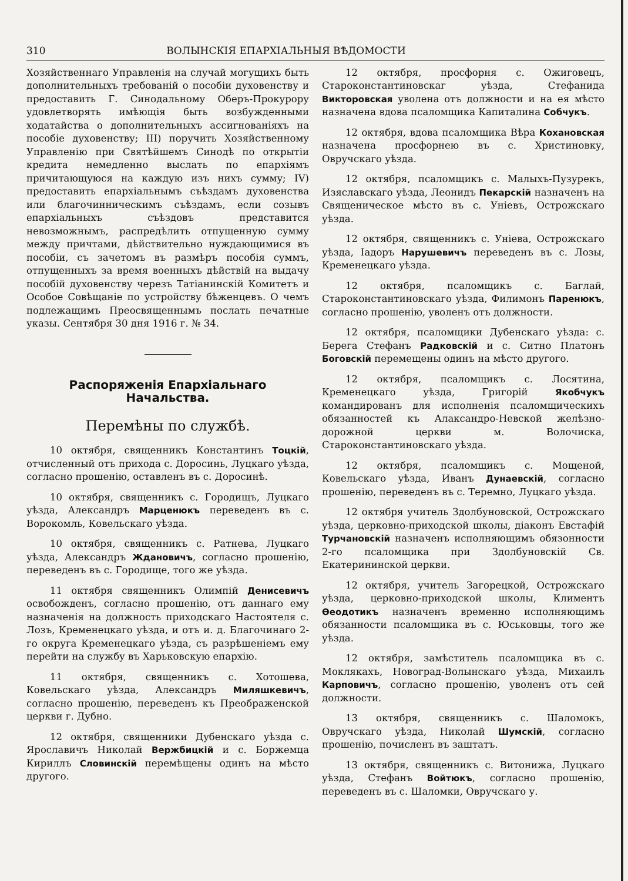310 ВОЛЫНСКІЯ ЕПАРХІАЛЬНЫЯ ВѢДОМОСТИ
Хозяйственнаго Управленія на случай могущихъ быть дополнительныхъ требованій о пособіи духовенству и предоставить Г. Синодальному Оберъ-Прокурору удовлетворять имѣющія быть возбужденными ходатайства о дополнительныхъ ассигнованіяхъ на пособіе духовенству; III) поручить Хозяйственному Управленію при Святѣйшемъ Синодѣ по открытіи кредита немедленно выслать по епархіямъ причитающуюся на каждую изъ нихъ сумму; IV) предоставить епархіальнымъ съѣздамъ духовенства или благочинническимъ съѣздамъ, если созывъ епархіальныхъ съѣздовъ представится невозможнымъ, распредѣлить отпущенную сумму между причтами, дѣйствительно нуждающимися въ пособіи, съ зачетомъ въ размѣръ пособія суммъ, отпущенныхъ за время военныхъ дѣйствій на выдачу пособій духовенству черезъ Татіанинскій Комитетъ и Особое Совѣщаніе по устройству бѣженцевъ. О чемъ подлежащимъ Преосвященнымъ послать печатные указы. Сентября 30 дня 1916 г. № 34.
Распоряженія Епархіальнаго Начальства.
Перемѣны по службѣ.
10 октября, священникъ Константинъ Тоцкій, отчисленный отъ прихода с. Доросинь, Луцкаго уѣзда, согласно прошенію, оставленъ въ с. Доросинѣ.
10 октября, священникъ с. Городищъ, Луцкаго уѣзда, Александръ Марценюкъ переведенъ въ с. Ворокомль, Ковельскаго уѣзда.
10 октября, священникъ с. Ратнева, Луцкаго уѣзда, Александръ Ждановичъ, согласно прошенію, переведенъ въ с. Городище, того же уѣзда.
11 октября священникъ Олимпій Денисевичъ освобожденъ, согласно прошенію, отъ даннаго ему назначенія на должность приходскаго Настоятеля с. Лозъ, Кременецкаго уѣзда, и отъ и. д. Благочинаго 2-го округа Кременецкаго уѣзда, съ разрѣшеніемъ ему перейти на службу въ Харьковскую епархію.
11 октября, священникъ с. Хотошева, Ковельскаго уѣзда, Александръ Миляшкевичъ, согласно прошенію, переведенъ къ Преображенской церкви г. Дубно.
12 октября, священники Дубенскаго уѣзда с. Ярославичъ Николай Вержбицкій и с. Боржемца Кириллъ Словинскій перемѣщены одинъ на мѣсто другого.
12 октября, просфорня с. Ожиговецъ, Староконстантиновскаг уѣзда, Стефанида Викторовская уволена отъ должности и на ея мѣсто назначена вдова псаломщика Капиталина Собчукъ.
12 октября, вдова псаломщика Вѣра Кохановская назначена просфорнею въ с. Христиновку, Овручскаго уѣзда.
12 октября, псаломщикъ с. Малыхъ-Пузурекъ, Изяславскаго уѣзда, Леонидъ Пекарскій назначенъ на Священическое мѣсто въ с. Уніевъ, Острожскаго уѣзда.
12 октября, священникъ с. Уніева, Острожскаго уѣзда, Іадоръ Нарушевичъ переведенъ въ с. Лозы, Кременецкаго уѣзда.
12 октября, псаломщикъ с. Баглай, Староконстантиновскаго уѣзда, Филимонъ Паренюкъ, согласно прошенію, уволенъ отъ должности.
12 октября, псаломщики Дубенскаго уѣзда: с. Берега Стефанъ Радковскій и с. Ситно Платонъ Боговскій перемещены одинъ на мѣсто другого.
12 октября, псаломщикъ с. Лосятина, Кременецкаго уѣзда, Григорій Якобчукъ командированъ для исполненія псаломщическихъ обязанностей къ Алаксандро-Невской желѣзно-дорожной церкви м. Волочиска, Староконстантиновскаго уѣзда.
12 октября, псаломщикъ с. Мощеной, Ковельскаго уѣзда, Иванъ Дунаевскій, согласно прошенію, переведенъ въ с. Теремно, Луцкаго уѣзда.
12 октября учитель Здолбуновской, Острожскаго уѣзда, церковно-приходской школы, діаконъ Евстафій Турчановскій назначенъ исполняющимъ обязонности 2-го псаломщика при Здолбуновскій Св. Екатерининской церкви.
12 октября, учитель Загорецкой, Острожскаго уѣзда, церковно-приходской школы, Климентъ Ѳеодотикъ назначенъ временно исполняющимъ обязанности псаломщика въ с. Юськовцы, того же уѣзда.
12 октября, замѣститель псаломщика въ с. Моклякахъ, Новоград-Волынскаго уѣзда, Михаилъ Карповичъ, согласно прошенію, уволенъ отъ сей должности.
13 октября, священникъ с. Шаломокъ, Овручскаго уѣзда, Николай Шумскій, согласно прошенію, почисленъ въ заштатъ.
13 октября, священникъ с. Витонижа, Луцкаго уѣзда, Стефанъ Войтюкъ, согласно прошенію, переведенъ въ с. Шаломки, Овручскаго у.